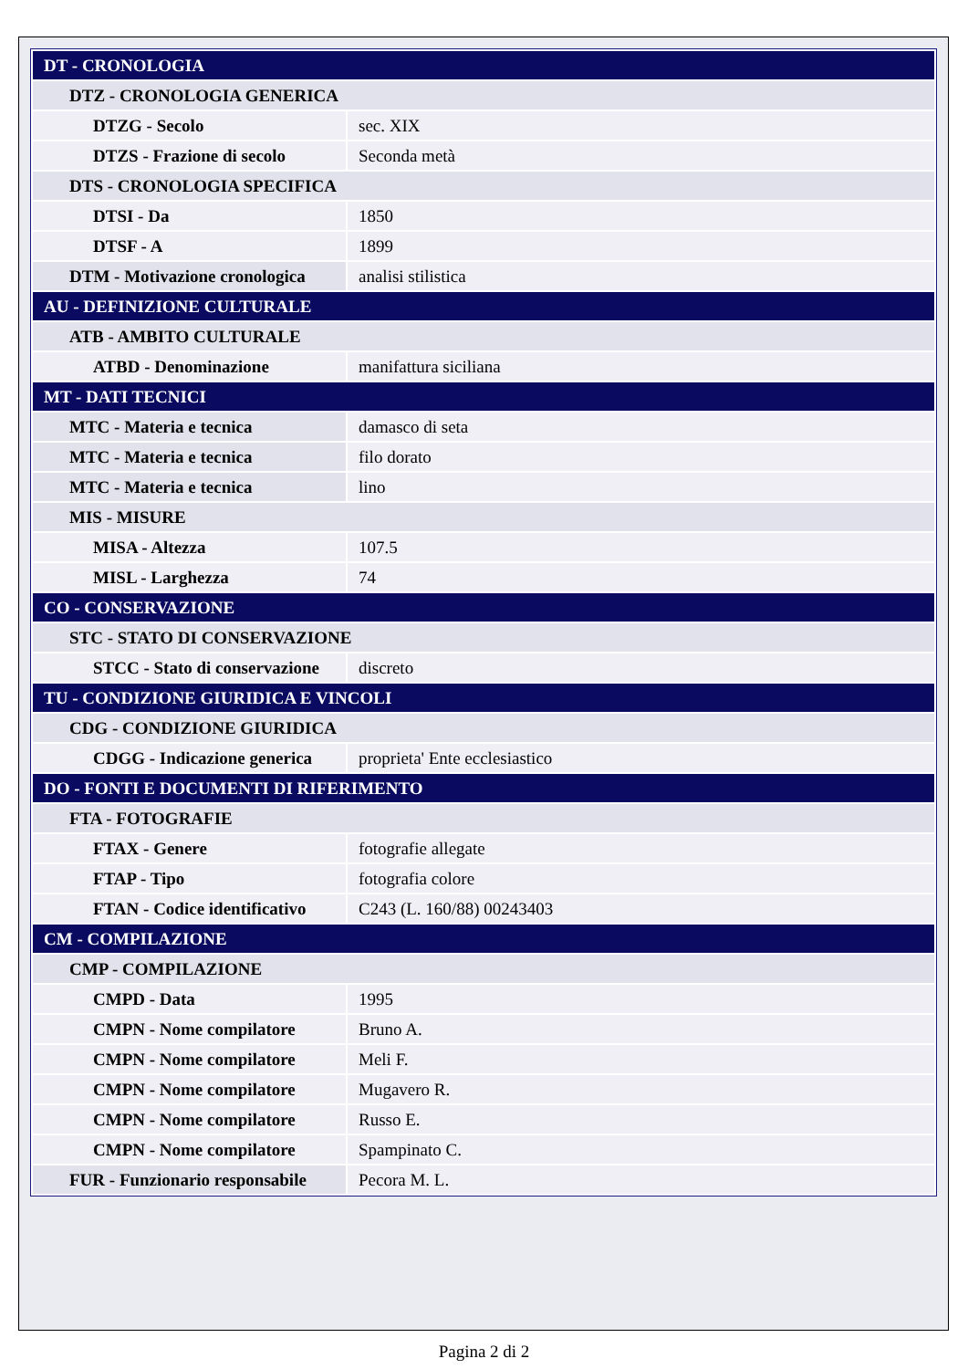| DT - CRONOLOGIA | |
| DTZ - CRONOLOGIA GENERICA | |
| DTZG - Secolo | sec. XIX |
| DTZS - Frazione di secolo | Seconda metà |
| DTS - CRONOLOGIA SPECIFICA | |
| DTSI - Da | 1850 |
| DTSF - A | 1899 |
| DTM - Motivazione cronologica | analisi stilistica |
| AU - DEFINIZIONE CULTURALE | |
| ATB - AMBITO CULTURALE | |
| ATBD - Denominazione | manifattura siciliana |
| MT - DATI TECNICI | |
| MTC - Materia e tecnica | damasco di seta |
| MTC - Materia e tecnica | filo dorato |
| MTC - Materia e tecnica | lino |
| MIS - MISURE | |
| MISA - Altezza | 107.5 |
| MISL - Larghezza | 74 |
| CO - CONSERVAZIONE | |
| STC - STATO DI CONSERVAZIONE | |
| STCC - Stato di conservazione | discreto |
| TU - CONDIZIONE GIURIDICA E VINCOLI | |
| CDG - CONDIZIONE GIURIDICA | |
| CDGG - Indicazione generica | proprieta' Ente ecclesiastico |
| DO - FONTI E DOCUMENTI DI RIFERIMENTO | |
| FTA - FOTOGRAFIE | |
| FTAX - Genere | fotografie allegate |
| FTAP - Tipo | fotografia colore |
| FTAN - Codice identificativo | C243 (L. 160/88) 00243403 |
| CM - COMPILAZIONE | |
| CMP - COMPILAZIONE | |
| CMPD - Data | 1995 |
| CMPN - Nome compilatore | Bruno A. |
| CMPN - Nome compilatore | Meli F. |
| CMPN - Nome compilatore | Mugavero R. |
| CMPN - Nome compilatore | Russo E. |
| CMPN - Nome compilatore | Spampinato C. |
| FUR - Funzionario responsabile | Pecora M. L. |
Pagina 2 di 2